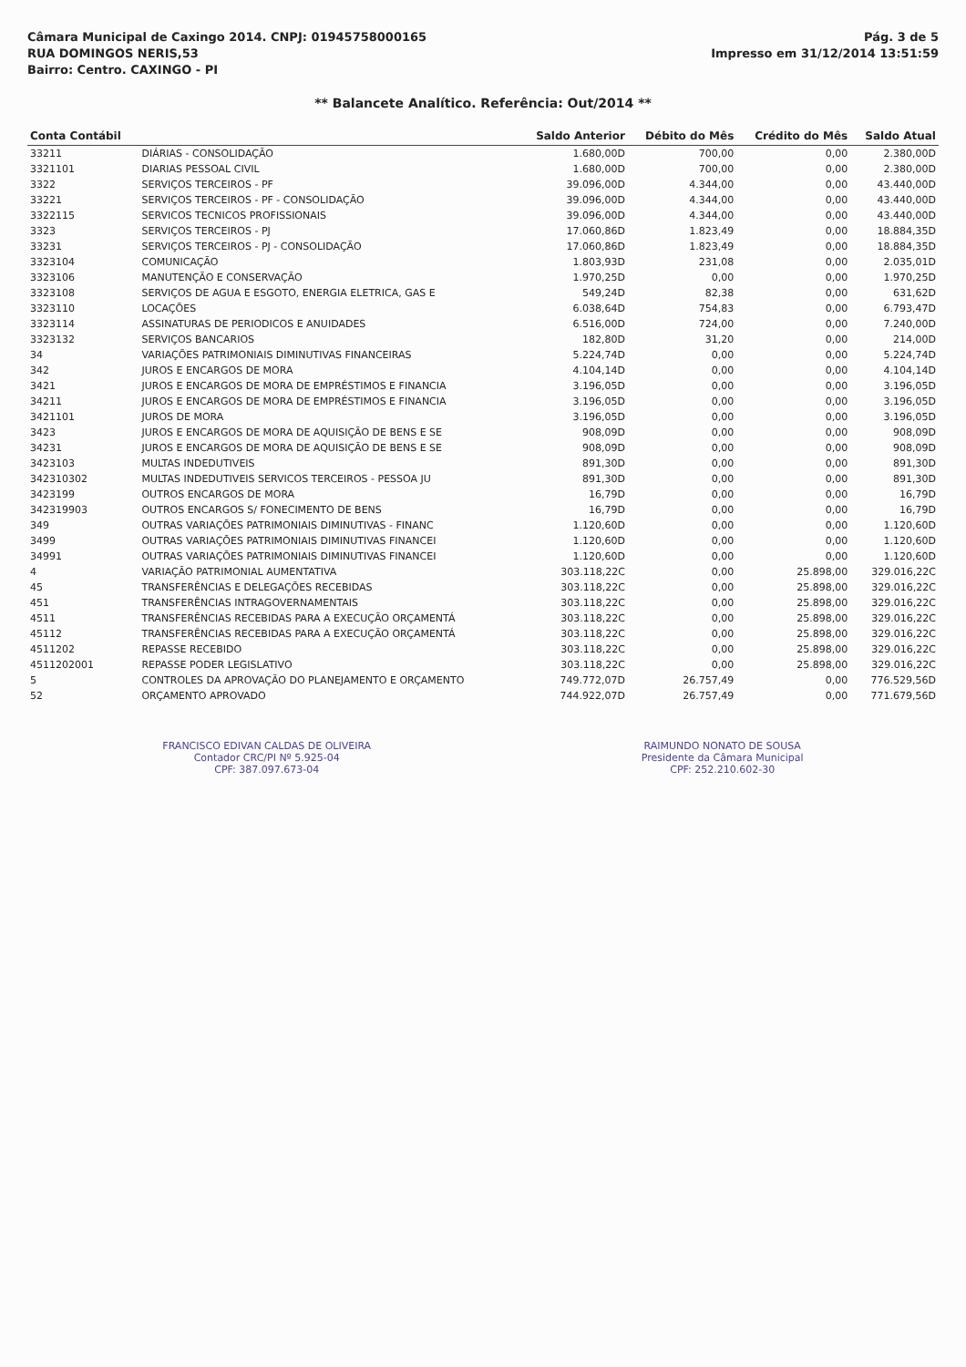Câmara Municipal de Caxingo 2014. CNPJ: 01945758000165
RUA DOMINGOS NERIS,53
Bairro: Centro. CAXINGO - PI
Pág. 3 de 5
Impresso em 31/12/2014 13:51:59
** Balancete Analítico. Referência: Out/2014 **
| Conta Contábil | | Saldo Anterior | Débito do Mês | Crédito do Mês | Saldo Atual |
| --- | --- | --- | --- | --- | --- |
| 33211 | DIÁRIAS - CONSOLIDAÇÃO | 1.680,00D | 700,00 | 0,00 | 2.380,00D |
| 3321101 | DIARIAS PESSOAL CIVIL | 1.680,00D | 700,00 | 0,00 | 2.380,00D |
| 3322 | SERVIÇOS TERCEIROS - PF | 39.096,00D | 4.344,00 | 0,00 | 43.440,00D |
| 33221 | SERVIÇOS TERCEIROS - PF - CONSOLIDAÇÃO | 39.096,00D | 4.344,00 | 0,00 | 43.440,00D |
| 3322115 | SERVICOS TECNICOS PROFISSIONAIS | 39.096,00D | 4.344,00 | 0,00 | 43.440,00D |
| 3323 | SERVIÇOS TERCEIROS - PJ | 17.060,86D | 1.823,49 | 0,00 | 18.884,35D |
| 33231 | SERVIÇOS TERCEIROS - PJ - CONSOLIDAÇÃO | 17.060,86D | 1.823,49 | 0,00 | 18.884,35D |
| 3323104 | COMUNICAÇÃO | 1.803,93D | 231,08 | 0,00 | 2.035,01D |
| 3323106 | MANUTENÇÃO E CONSERVAÇÃO | 1.970,25D | 0,00 | 0,00 | 1.970,25D |
| 3323108 | SERVIÇOS DE AGUA E ESGOTO, ENERGIA ELETRICA, GAS E | 549,24D | 82,38 | 0,00 | 631,62D |
| 3323110 | LOCAÇÕES | 6.038,64D | 754,83 | 0,00 | 6.793,47D |
| 3323114 | ASSINATURAS DE PERIODICOS E ANUIDADES | 6.516,00D | 724,00 | 0,00 | 7.240,00D |
| 3323132 | SERVIÇOS BANCARIOS | 182,80D | 31,20 | 0,00 | 214,00D |
| 34 | VARIAÇÕES PATRIMONIAIS DIMINUTIVAS FINANCEIRAS | 5.224,74D | 0,00 | 0,00 | 5.224,74D |
| 342 | JUROS E ENCARGOS DE MORA | 4.104,14D | 0,00 | 0,00 | 4.104,14D |
| 3421 | JUROS E ENCARGOS DE MORA DE EMPRÉSTIMOS E FINANCIA | 3.196,05D | 0,00 | 0,00 | 3.196,05D |
| 34211 | JUROS E ENCARGOS DE MORA DE EMPRÉSTIMOS E FINANCIA | 3.196,05D | 0,00 | 0,00 | 3.196,05D |
| 3421101 | JUROS DE MORA | 3.196,05D | 0,00 | 0,00 | 3.196,05D |
| 3423 | JUROS E ENCARGOS DE MORA DE AQUISIÇÃO DE BENS E SE | 908,09D | 0,00 | 0,00 | 908,09D |
| 34231 | JUROS E ENCARGOS DE MORA DE AQUISIÇÃO DE BENS E SE | 908,09D | 0,00 | 0,00 | 908,09D |
| 3423103 | MULTAS INDEDUTIVEIS | 891,30D | 0,00 | 0,00 | 891,30D |
| 342310302 | MULTAS INDEDUTIVEIS SERVICOS TERCEIROS - PESSOA JU | 891,30D | 0,00 | 0,00 | 891,30D |
| 3423199 | OUTROS ENCARGOS DE MORA | 16,79D | 0,00 | 0,00 | 16,79D |
| 342319903 | OUTROS ENCARGOS S/ FONECIMENTO DE BENS | 16,79D | 0,00 | 0,00 | 16,79D |
| 349 | OUTRAS VARIAÇÕES PATRIMONIAIS DIMINUTIVAS - FINANC | 1.120,60D | 0,00 | 0,00 | 1.120,60D |
| 3499 | OUTRAS VARIAÇÕES PATRIMONIAIS DIMINUTIVAS FINANCEI | 1.120,60D | 0,00 | 0,00 | 1.120,60D |
| 34991 | OUTRAS VARIAÇÕES PATRIMONIAIS DIMINUTIVAS FINANCEI | 1.120,60D | 0,00 | 0,00 | 1.120,60D |
| 4 | VARIAÇÃO PATRIMONIAL AUMENTATIVA | 303.118,22C | 0,00 | 25.898,00 | 329.016,22C |
| 45 | TRANSFERÊNCIAS E DELEGAÇÕES RECEBIDAS | 303.118,22C | 0,00 | 25.898,00 | 329.016,22C |
| 451 | TRANSFERÊNCIAS INTRAGOVERNAMENTAIS | 303.118,22C | 0,00 | 25.898,00 | 329.016,22C |
| 4511 | TRANSFERÊNCIAS RECEBIDAS PARA A EXECUÇÃO ORÇAMENTÁ | 303.118,22C | 0,00 | 25.898,00 | 329.016,22C |
| 45112 | TRANSFERÊNCIAS RECEBIDAS PARA A EXECUÇÃO ORÇAMENTÁ | 303.118,22C | 0,00 | 25.898,00 | 329.016,22C |
| 4511202 | REPASSE RECEBIDO | 303.118,22C | 0,00 | 25.898,00 | 329.016,22C |
| 4511202001 | REPASSE PODER LEGISLATIVO | 303.118,22C | 0,00 | 25.898,00 | 329.016,22C |
| 5 | CONTROLES DA APROVAÇÃO DO PLANEJAMENTO E ORÇAMENTO | 749.772,07D | 26.757,49 | 0,00 | 776.529,56D |
| 52 | ORÇAMENTO APROVADO | 744.922,07D | 26.757,49 | 0,00 | 771.679,56D |
FRANCISCO EDIVAN CALDAS DE OLIVEIRA
Contador CRC/PI Nº 5.925-04
CPF: 387.097.673-04
RAIMUNDO NONATO DE SOUSA
Presidente da Câmara Municipal
CPF: 252.210.602-30